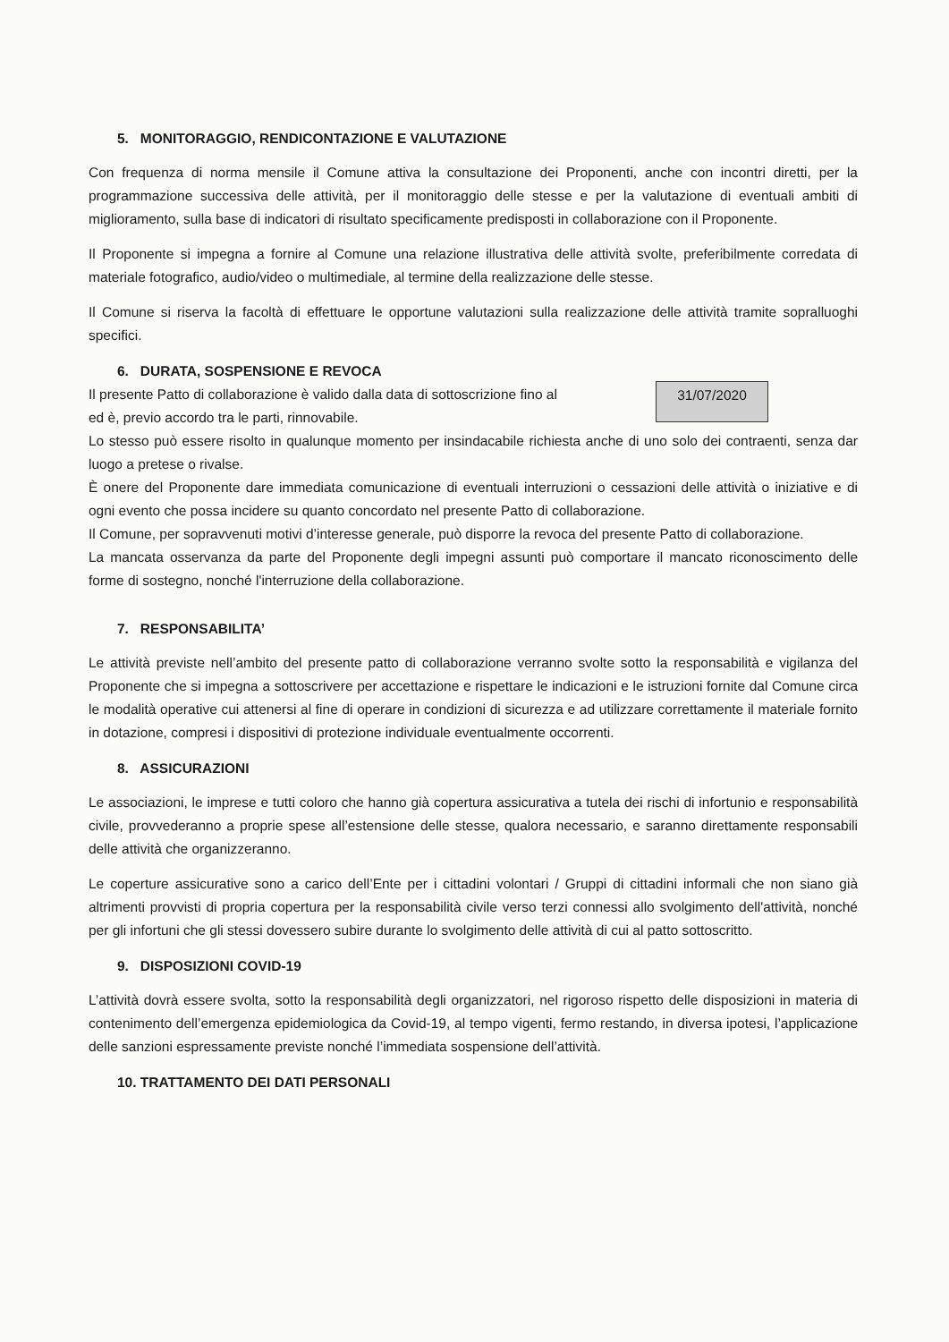5. MONITORAGGIO, RENDICONTAZIONE E VALUTAZIONE
Con frequenza di norma mensile il Comune attiva la consultazione dei Proponenti, anche con incontri diretti, per la programmazione successiva delle attività, per il monitoraggio delle stesse e per la valutazione di eventuali ambiti di miglioramento, sulla base di indicatori di risultato specificamente predisposti in collaborazione con il Proponente.
Il Proponente si impegna a fornire al Comune una relazione illustrativa delle attività svolte, preferibilmente corredata di materiale fotografico, audio/video o multimediale, al termine della realizzazione delle stesse.
Il Comune si riserva la facoltà di effettuare le opportune valutazioni sulla realizzazione delle attività tramite sopralluoghi specifici.
6. DURATA, SOSPENSIONE E REVOCA
31/07/2020
Il presente Patto di collaborazione è valido dalla data di sottoscrizione fino al
ed è, previo accordo tra le parti, rinnovabile.
Lo stesso può essere risolto in qualunque momento per insindacabile richiesta anche di uno solo dei contraenti, senza dar luogo a pretese o rivalse.
È onere del Proponente dare immediata comunicazione di eventuali interruzioni o cessazioni delle attività o iniziative e di ogni evento che possa incidere su quanto concordato nel presente Patto di collaborazione.
Il Comune, per sopravvenuti motivi d’interesse generale, può disporre la revoca del presente Patto di collaborazione.
La mancata osservanza da parte del Proponente degli impegni assunti può comportare il mancato riconoscimento delle forme di sostegno, nonché l'interruzione della collaborazione.
7. RESPONSABILITA’
Le attività previste nell’ambito del presente patto di collaborazione verranno svolte sotto la responsabilità e vigilanza del Proponente che si impegna a sottoscrivere per accettazione e rispettare le indicazioni e le istruzioni fornite dal Comune circa le modalità operative cui attenersi al fine di operare in condizioni di sicurezza e ad utilizzare correttamente il materiale fornito in dotazione, compresi i dispositivi di protezione individuale eventualmente occorrenti.
8. ASSICURAZIONI
Le associazioni, le imprese e tutti coloro che hanno già copertura assicurativa a tutela dei rischi di infortunio e responsabilità civile, provvederanno a proprie spese all’estensione delle stesse, qualora necessario, e saranno direttamente responsabili delle attività che organizzeranno.
Le coperture assicurative sono a carico dell’Ente per i cittadini volontari / Gruppi di cittadini informali che non siano già altrimenti provvisti di propria copertura per la responsabilità civile verso terzi connessi allo svolgimento dell'attività, nonché per gli infortuni che gli stessi dovessero subire durante lo svolgimento delle attività di cui al patto sottoscritto.
9. DISPOSIZIONI COVID-19
L’attività dovrà essere svolta, sotto la responsabilità degli organizzatori, nel rigoroso rispetto delle disposizioni in materia di contenimento dell’emergenza epidemiologica da Covid-19, al tempo vigenti, fermo restando, in diversa ipotesi, l’applicazione delle sanzioni espressamente previste nonché l’immediata sospensione dell’attività.
10. TRATTAMENTO DEI DATI PERSONALI